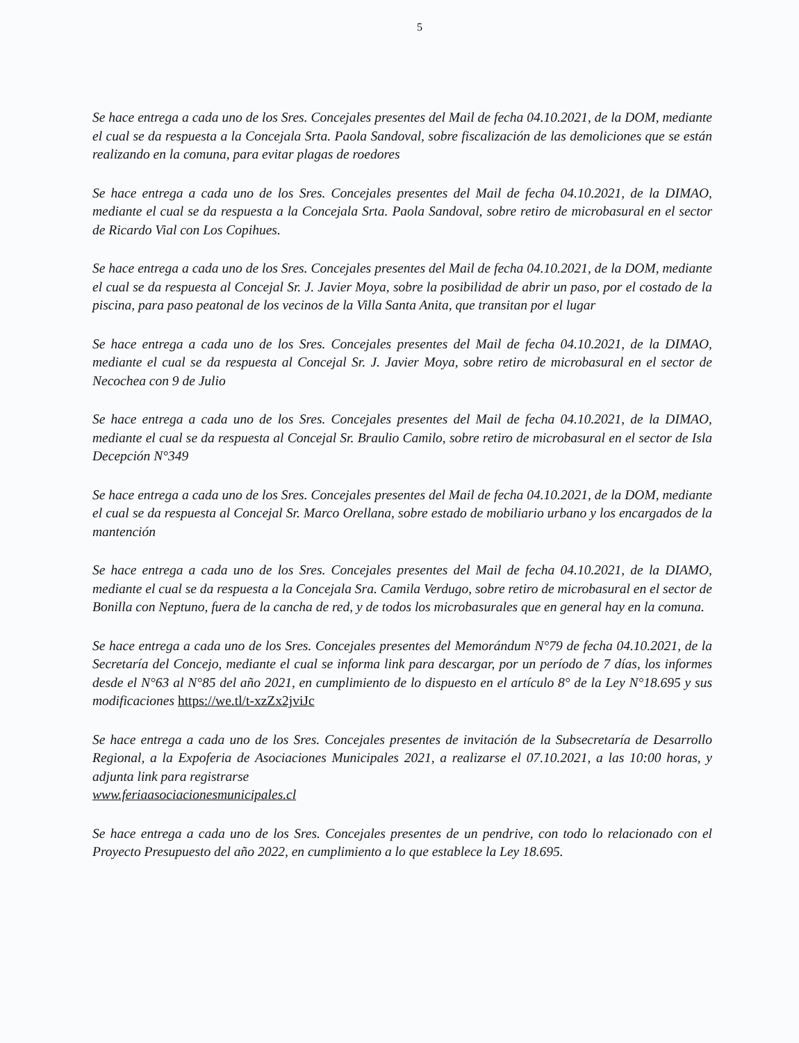5
Se hace entrega a cada uno de los Sres. Concejales presentes del Mail de fecha 04.10.2021, de la DOM, mediante el cual se da respuesta a la Concejala Srta. Paola Sandoval, sobre fiscalización de las demoliciones que se están realizando en la comuna, para evitar plagas de roedores
Se hace entrega a cada uno de los Sres. Concejales presentes del Mail de fecha 04.10.2021, de la DIMAO, mediante el cual se da respuesta a la Concejala Srta. Paola Sandoval, sobre retiro de microbasural en el sector de Ricardo Vial con Los Copihues.
Se hace entrega a cada uno de los Sres. Concejales presentes del Mail de fecha 04.10.2021, de la DOM, mediante el cual se da respuesta al Concejal Sr. J. Javier Moya, sobre la posibilidad de abrir un paso, por el costado de la piscina, para paso peatonal de los vecinos de la Villa Santa Anita, que transitan por el lugar
Se hace entrega a cada uno de los Sres. Concejales presentes del Mail de fecha 04.10.2021, de la DIMAO, mediante el cual se da respuesta al Concejal Sr. J. Javier Moya, sobre retiro de microbasural en el sector de Necochea con 9 de Julio
Se hace entrega a cada uno de los Sres. Concejales presentes del Mail de fecha 04.10.2021, de la DIMAO, mediante el cual se da respuesta al Concejal Sr. Braulio Camilo, sobre retiro de microbasural en el sector de Isla Decepción N°349
Se hace entrega a cada uno de los Sres. Concejales presentes del Mail de fecha 04.10.2021, de la DOM, mediante el cual se da respuesta al Concejal Sr. Marco Orellana, sobre estado de mobiliario urbano y los encargados de la mantención
Se hace entrega a cada uno de los Sres. Concejales presentes del Mail de fecha 04.10.2021, de la DIAMO, mediante el cual se da respuesta a la Concejala Sra. Camila Verdugo, sobre retiro de microbasural en el sector de Bonilla con Neptuno, fuera de la cancha de red, y de todos los microbasurales que en general hay en la comuna.
Se hace entrega a cada uno de los Sres. Concejales presentes del Memorándum N°79 de fecha 04.10.2021, de la Secretaría del Concejo, mediante el cual se informa link para descargar, por un período de 7 días, los informes desde el N°63 al N°85 del año 2021, en cumplimiento de lo dispuesto en el artículo 8° de la Ley N°18.695 y sus modificaciones https://we.tl/t-xzZx2jviJc
Se hace entrega a cada uno de los Sres. Concejales presentes de invitación de la Subsecretaría de Desarrollo Regional, a la Expoferia de Asociaciones Municipales 2021, a realizarse el 07.10.2021, a las 10:00 horas, y adjunta link para registrarse
www.feriaasociacionesmunicipales.cl
Se hace entrega a cada uno de los Sres. Concejales presentes de un pendrive, con todo lo relacionado con el Proyecto Presupuesto del año 2022, en cumplimiento a lo que establece la Ley 18.695.